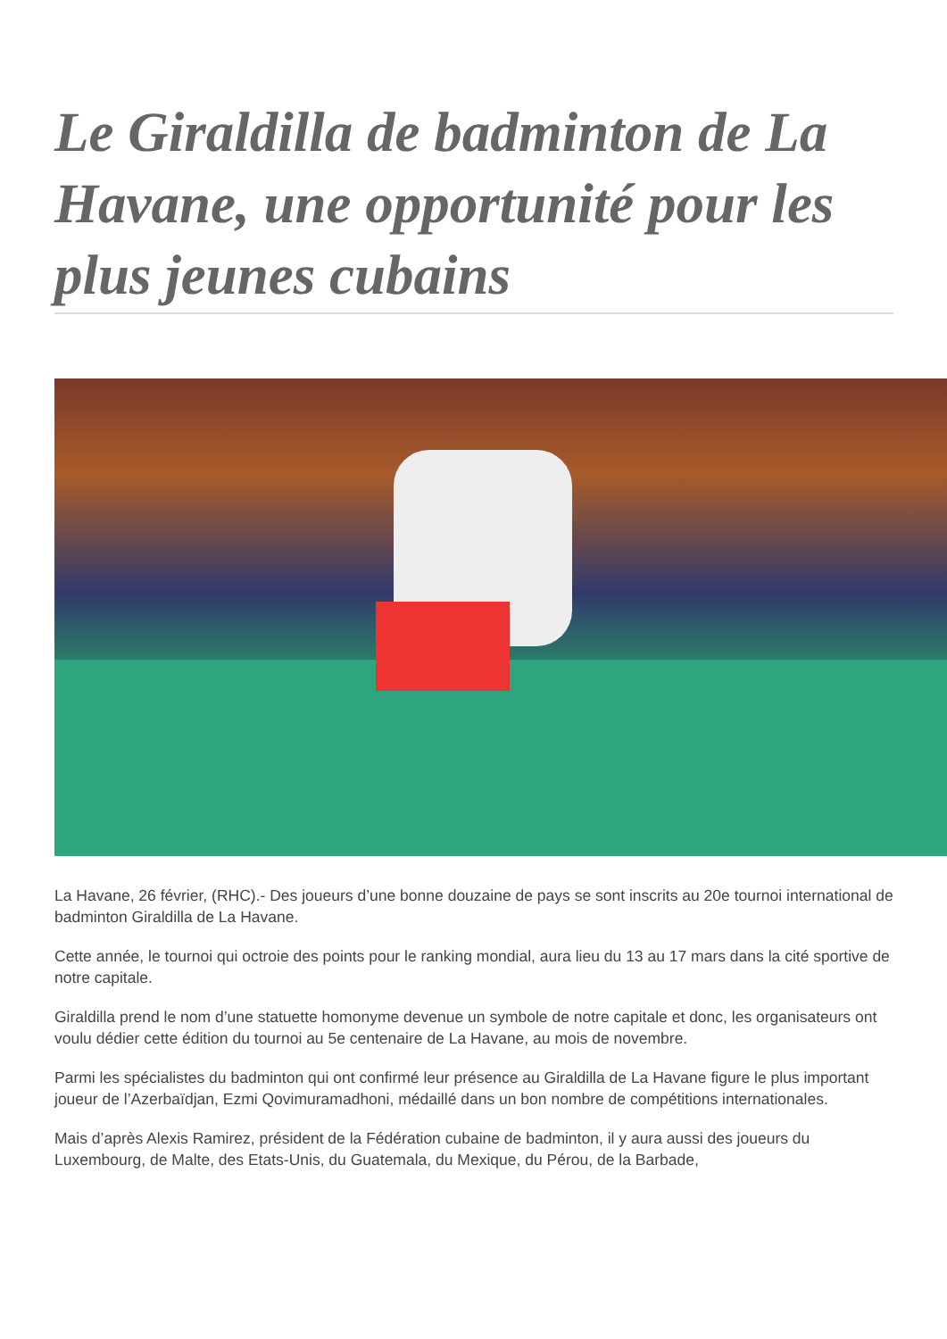Le Giraldilla de badminton de La Havane, une opportunité pour les plus jeunes cubains
La Havane, 26 février, (RHC).- Des joueurs d’une bonne douzaine de pays se sont inscrits au 20e tournoi international de badminton Giraldilla de La Havane.
Cette année, le tournoi qui octroie des points pour le ranking mondial, aura lieu du 13 au 17 mars dans la cité sportive de notre capitale.
Giraldilla prend le nom d’une statuette homonyme devenue un symbole de notre capitale et donc, les organisateurs ont voulu dédier cette édition du tournoi au 5e centenaire de La Havane, au mois de novembre.
Parmi les spécialistes du badminton qui ont confirmé leur présence au Giraldilla de La Havane figure le plus important joueur de l’Azerbaïdjan, Ezmi Qovimuramadhoni, médaillé dans un bon nombre de compétitions internationales.
Mais d’après Alexis Ramirez, président de la Fédération cubaine de badminton, il y aura aussi des joueurs du Luxembourg, de Malte, des Etats-Unis, du Guatemala, du Mexique, du Pérou, de la Barbade,